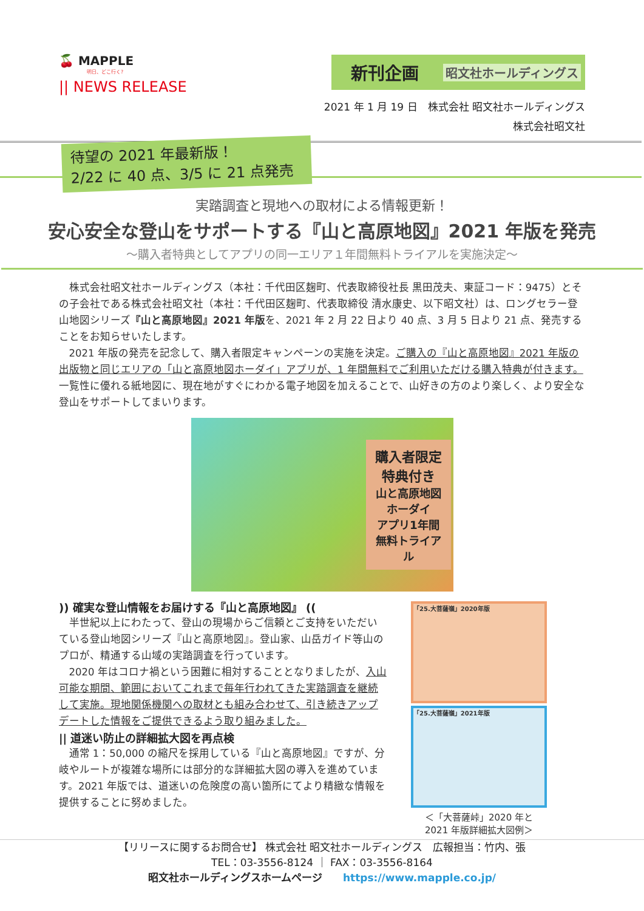🍒 MAPPLE
明日、どこ行く?
|| NEWS RELEASE
新刊企画 昭文社ホールディングス
2021 年 1 月 19 日　株式会社 昭文社ホールディングス
株式会社昭文社
待望の 2021 年最新版！
2/22 に 40 点、3/5 に 21 点発売
実踏調査と現地への取材による情報更新！
安心安全な登山をサポートする『山と高原地図』2021 年版を発売
～購入者特典としてアプリの同一エリア１年間無料トライアルを実施決定～
株式会社昭文社ホールディングス（本社：千代田区麹町、代表取締役社長 黒田茂夫、東証コード：9475）とその子会社である株式会社昭文社（本社：千代田区麹町、代表取締役 清水康史、以下昭文社）は、ロングセラー登山地図シリーズ『山と高原地図』2021 年版を、2021 年 2 月 22 日より 40 点、3 月 5 日より 21 点、発売することをお知らせいたします。
2021 年版の発売を記念して、購入者限定キャンペーンの実施を決定。ご購入の『山と高原地図』2021 年版の出版物と同じエリアの「山と高原地図ホーダイ」アプリが、1 年間無料でご利用いただける購入特典が付きます。一覧性に優れる紙地図に、現在地がすぐにわかる電子地図を加えることで、山好きの方のより楽しく、より安全な登山をサポートしてまいります。
購入者限定
特典付き
山と高原地図 ホーダイ
アプリ1年間
無料トライアル
)) 確実な登山情報をお届けする『山と高原地図』 ((
半世紀以上にわたって、登山の現場からご信頼とご支持をいただいている登山地図シリーズ『山と高原地図』。登山家、山岳ガイド等山のプロが、精通する山域の実踏調査を行っています。
2020 年はコロナ禍という困難に相対することとなりましたが、入山可能な期間、範囲においてこれまで毎年行われてきた実踏調査を継続して実施。現地関係機関への取材とも組み合わせて、引き続きアップデートした情報をご提供できるよう取り組みました。
|| 道迷い防止の詳細拡大図を再点検
通常 1：50,000 の縮尺を採用している『山と高原地図』ですが、分岐やルートが複雑な場所には部分的な詳細拡大図の導入を進めています。2021 年版では、道迷いの危険度の高い箇所にてより精緻な情報を提供することに努めました。
「25.大菩薩嶺」2020年版
「25.大菩薩嶺」2021年版
＜「大菩薩峠」2020 年と
2021 年版詳細拡大図例＞
【リリースに関するお問合せ】 株式会社 昭文社ホールディングス　広報担当：竹内、張
TEL：03-3556-8124 ｜ FAX：03-3556-8164
昭文社ホールディングスホームページ　　https://www.mapple.co.jp/